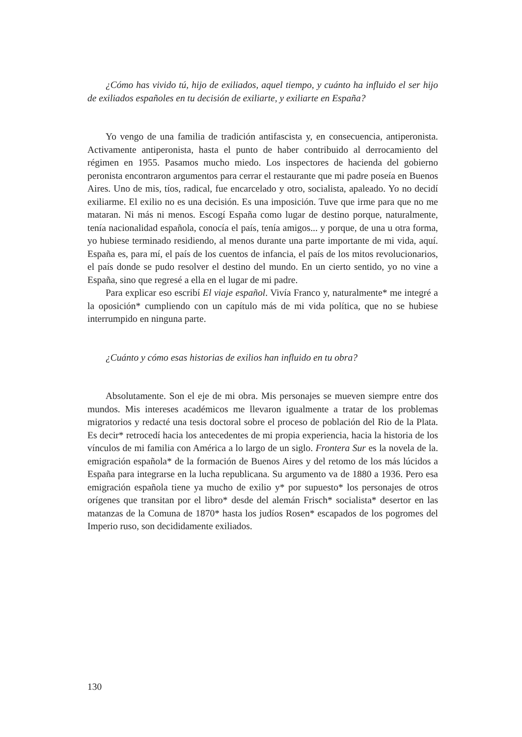¿Cómo has vivido tú, hijo de exiliados, aquel tiempo, y cuánto ha influido el ser hijo de exiliados españoles en tu decisión de exiliarte, y exiliarte en España?
Yo vengo de una familia de tradición antifascista y, en consecuencia, antiperonista. Activamente antiperonista, hasta el punto de haber contribuido al derrocamiento del régimen en 1955. Pasamos mucho miedo. Los inspectores de hacienda del gobierno peronista encontraron argumentos para cerrar el restaurante que mi padre poseía en Buenos Aires. Uno de mis, tíos, radical, fue encarcelado y otro, socialista, apaleado. Yo no decidí exiliarme. El exilio no es una decisión. Es una imposición. Tuve que irme para que no me mataran. Ni más ni menos. Escogí España como lugar de destino porque, naturalmente, tenía nacionalidad española, conocía el país, tenía amigos... y porque, de una u otra forma, yo hubiese terminado residiendo, al menos durante una parte importante de mi vida, aquí. España es, para mí, el país de los cuentos de infancia, el país de los mitos revolucionarios, el país donde se pudo resolver el destino del mundo. En un cierto sentido, yo no vine a España, sino que regresé a ella en el lugar de mi padre.
Para explicar eso escribí El viaje español. Vivía Franco y, naturalmente* me integré a la oposición* cumpliendo con un capítulo más de mi vida política, que no se hubiese interrumpido en ninguna parte.
¿Cuánto y cómo esas historias de exilios han influido en tu obra?
Absolutamente. Son el eje de mi obra. Mis personajes se mueven siempre entre dos mundos. Mis intereses académicos me llevaron igualmente a tratar de los problemas migratorios y redacté una tesis doctoral sobre el proceso de población del Rio de la Plata. Es decir* retrocedí hacia los antecedentes de mi propia experiencia, hacia la historia de los vínculos de mi familia con América a lo largo de un siglo. Frontera Sur es la novela de la. emigración española* de la formación de Buenos Aires y del retomo de los más lúcidos a España para integrarse en la lucha republicana. Su argumento va de 1880 a 1936. Pero esa emigración española tiene ya mucho de exilio y* por supuesto* los personajes de otros orígenes que transitan por el libro* desde del alemán Frisch* socialista* desertor en las matanzas de la Comuna de 1870* hasta los judíos Rosen* escapados de los pogromes del Imperio ruso, son decididamente exiliados.
130